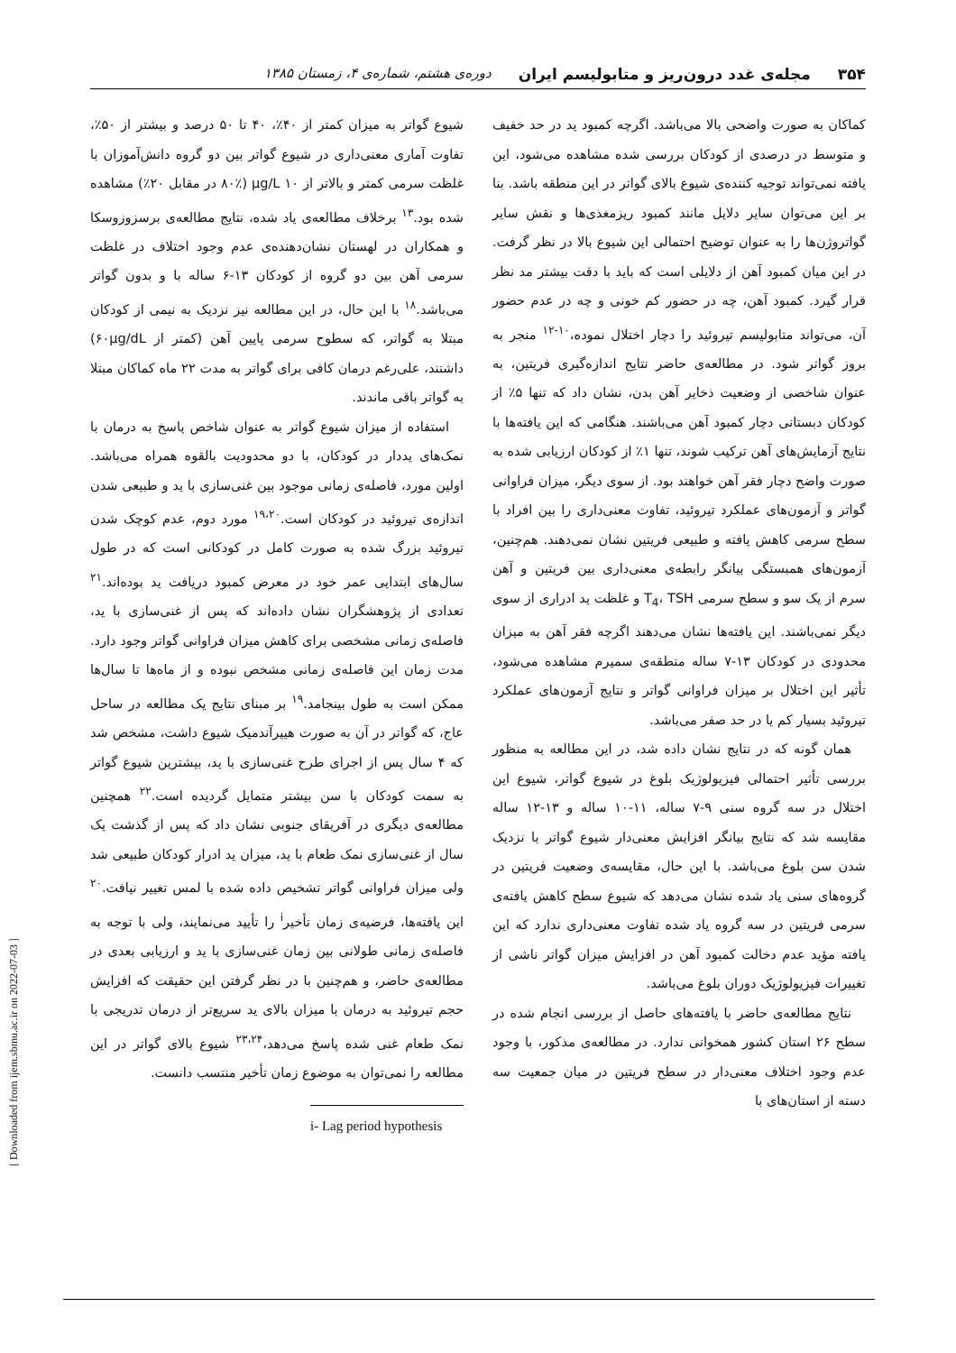۳۵۴ مجله‌ی غدد درون‌ریز و متابولیسم ایران دوره‌ی هشتم، شماره‌ی ۴، زمستان ۱۳۸۵
کماکان به صورت واضحی بالا می‌باشد. اگرچه کمبود ید در حد خفیف و متوسط در درصدی از کودکان بررسی شده مشاهده می‌شود، این یافته نمی‌تواند توجیه کننده‌ی شیوع بالای گواتر در این منطقه باشد. بنا بر این می‌توان سایر دلایل مانند کمبود ریزمغذی‌ها و نقش سایر گواتروژن‌ها را به عنوان توضیح احتمالی این شیوع بالا در نظر گرفت. در این میان کمبود آهن از دلایلی است که باید با دقت بیشتر مد نظر قرار گیرد. کمبود آهن، چه در حضور کم خونی و چه در عدم حضور آن، می‌تواند متابولیسم تیروئید را دچار اختلال نموده،<sup>۱۰-۱۲</sup> منجر به بروز گواتر شود. در مطالعه‌ی حاضر نتایج اندازه‌گیری فریتین، به عنوان شاخصی از وضعیت ذخایر آهن بدن، نشان داد که تنها ۵٪ از کودکان دبستانی دچار کمبود آهن می‌باشند. هنگامی که این یافته‌ها با نتایج آزمایش‌های آهن ترکیب شوند، تنها ۱٪ از کودکان ارزیابی شده به صورت واضح دچار فقر آهن خواهند بود. از سوی دیگر، میزان فراوانی گواتر و آزمون‌های عملکرد تیروئید، تفاوت معنی‌داری را بین افراد با سطح سرمی کاهش یافته و طبیعی فریتین نشان نمی‌دهند. هم‌چنین، آزمون‌های همبستگی بیانگر رابطه‌ی معنی‌داری بین فریتین و آهن سرم از یک سو و سطح سرمی T<sub>4</sub>، TSH و غلظت ید ادراری از سوی دیگر نمی‌باشند. این یافته‌ها نشان می‌دهند اگرچه فقر آهن به میزان محدودی در کودکان ۱۳-۷ ساله منطقه‌ی سمیرم مشاهده می‌شود، تأثیر این اختلال بر میزان فراوانی گواتر و نتایج آزمون‌های عملکرد تیروئید بسیار کم یا در حد صفر می‌باشد.
همان گونه که در نتایج نشان داده شد، در این مطالعه به منظور بررسی تأثیر احتمالی فیزیولوژیک بلوغ در شیوع گواتر، شیوع این اختلال در سه گروه سنی ۹-۷ ساله، ۱۱-۱۰ ساله و ۱۳-۱۲ ساله مقایسه شد که نتایج بیانگر افزایش معنی‌دار شیوع گواتر با نزدیک شدن سن بلوغ می‌باشد. با این حال، مقایسه‌ی وضعیت فریتین در گروه‌های سنی یاد شده نشان می‌دهد که شیوع سطح کاهش یافته‌ی سرمی فریتین در سه گروه یاد شده تفاوت معنی‌داری ندارد که این یافته مؤید عدم دخالت کمبود آهن در افزایش میزان گواتر ناشی از تغییرات فیزیولوژیک دوران بلوغ می‌باشد.
نتایج مطالعه‌ی حاضر با یافته‌های حاصل از بررسی انجام شده در سطح ۲۶ استان کشور همخوانی ندارد. در مطالعه‌ی مذکور، با وجود عدم وجود اختلاف معنی‌دار در سطح فریتین در میان جمعیت سه دسته از استان‌های با
شیوع گواتر به میزان کمتر از ۴۰٪، ۴۰ تا ۵۰ درصد و بیشتر از ۵۰٪، تفاوت آماری معنی‌داری در شیوع گواتر بین دو گروه دانش‌آموزان با غلظت سرمی کمتر و بالاتر از ۱۰ µg/L (۸۰٪ در مقابل ۲۰٪) مشاهده شده بود.<sup>۱۳</sup> برخلاف مطالعه‌ی یاد شده، نتایج مطالعه‌ی برسزوزوسکا و همکاران در لهستان نشان‌دهنده‌ی عدم وجود اختلاف در غلظت سرمی آهن بین دو گروه از کودکان ۱۳-۶ ساله با و بدون گواتر می‌باشد.<sup>۱۸</sup> با این حال، در این مطالعه نیز نزدیک به نیمی از کودکان مبتلا به گواتر، که سطوح سرمی پایین آهن (کمتر از ۶۰µg/dL) داشتند، علی‌رغم درمان کافی برای گواتر به مدت ۲۲ ماه کماکان مبتلا به گواتر باقی ماندند.
استفاده از میزان شیوع گواتر به عنوان شاخص پاسخ به درمان با نمک‌های یددار در کودکان، با دو محدودیت بالقوه همراه می‌باشد. اولین مورد، فاصله‌ی زمانی موجود بین غنی‌سازی با ید و طبیعی شدن اندازه‌ی تیروئید در کودکان است.<sup>۱۹،۲۰</sup> مورد دوم، عدم کوچک شدن تیروئید بزرگ شده به صورت کامل در کودکانی است که در طول سال‌های ابتدایی عمر خود در معرض کمبود دریافت ید بوده‌اند.<sup>۲۱</sup> تعدادی از پژوهشگران نشان داده‌اند که پس از غنی‌سازی با ید، فاصله‌ی زمانی مشخصی برای کاهش میزان فراوانی گواتر وجود دارد. مدت زمان این فاصله‌ی زمانی مشخص نبوده و از ماه‌ها تا سال‌ها ممکن است به طول بینجامد.<sup>۱۹</sup> بر مبنای نتایج یک مطالعه در ساحل عاج، که گواتر در آن به صورت هیپرآندمیک شیوع داشت، مشخص شد که ۴ سال پس از اجرای طرح غنی‌سازی با ید، بیشترین شیوع گواتر به سمت کودکان با سن بیشتر متمایل گردیده است.<sup>۲۲</sup> همچنین مطالعه‌ی دیگری در آفریقای جنوبی نشان داد که پس از گذشت یک سال از غنی‌سازی نمک طعام با ید، میزان ید ادرار کودکان طبیعی شد ولی میزان فراوانی گواتر تشخیص داده شده با لمس تغییر نیافت.<sup>۲۰</sup> این یافته‌ها، فرضیه‌ی زمان تأخیر<sup>i</sup> را تأیید می‌نمایند، ولی با توجه به فاصله‌ی زمانی طولانی بین زمان غنی‌سازی با ید و ارزیابی بعدی در مطالعه‌ی حاضر، و هم‌چنین با در نظر گرفتن این حقیقت که افزایش حجم تیروئید به درمان با میزان بالای ید سریع‌تر از درمان تدریجی با نمک طعام غنی شده پاسخ می‌دهد،<sup>۲۳،۲۴</sup> شیوع بالای گواتر در این مطالعه را نمی‌توان به موضوع زمان تأخیر منتسب دانست.
i- Lag period hypothesis
[ Downloaded from ijem.sbmu.ac.ir on 2022-07-03 ]